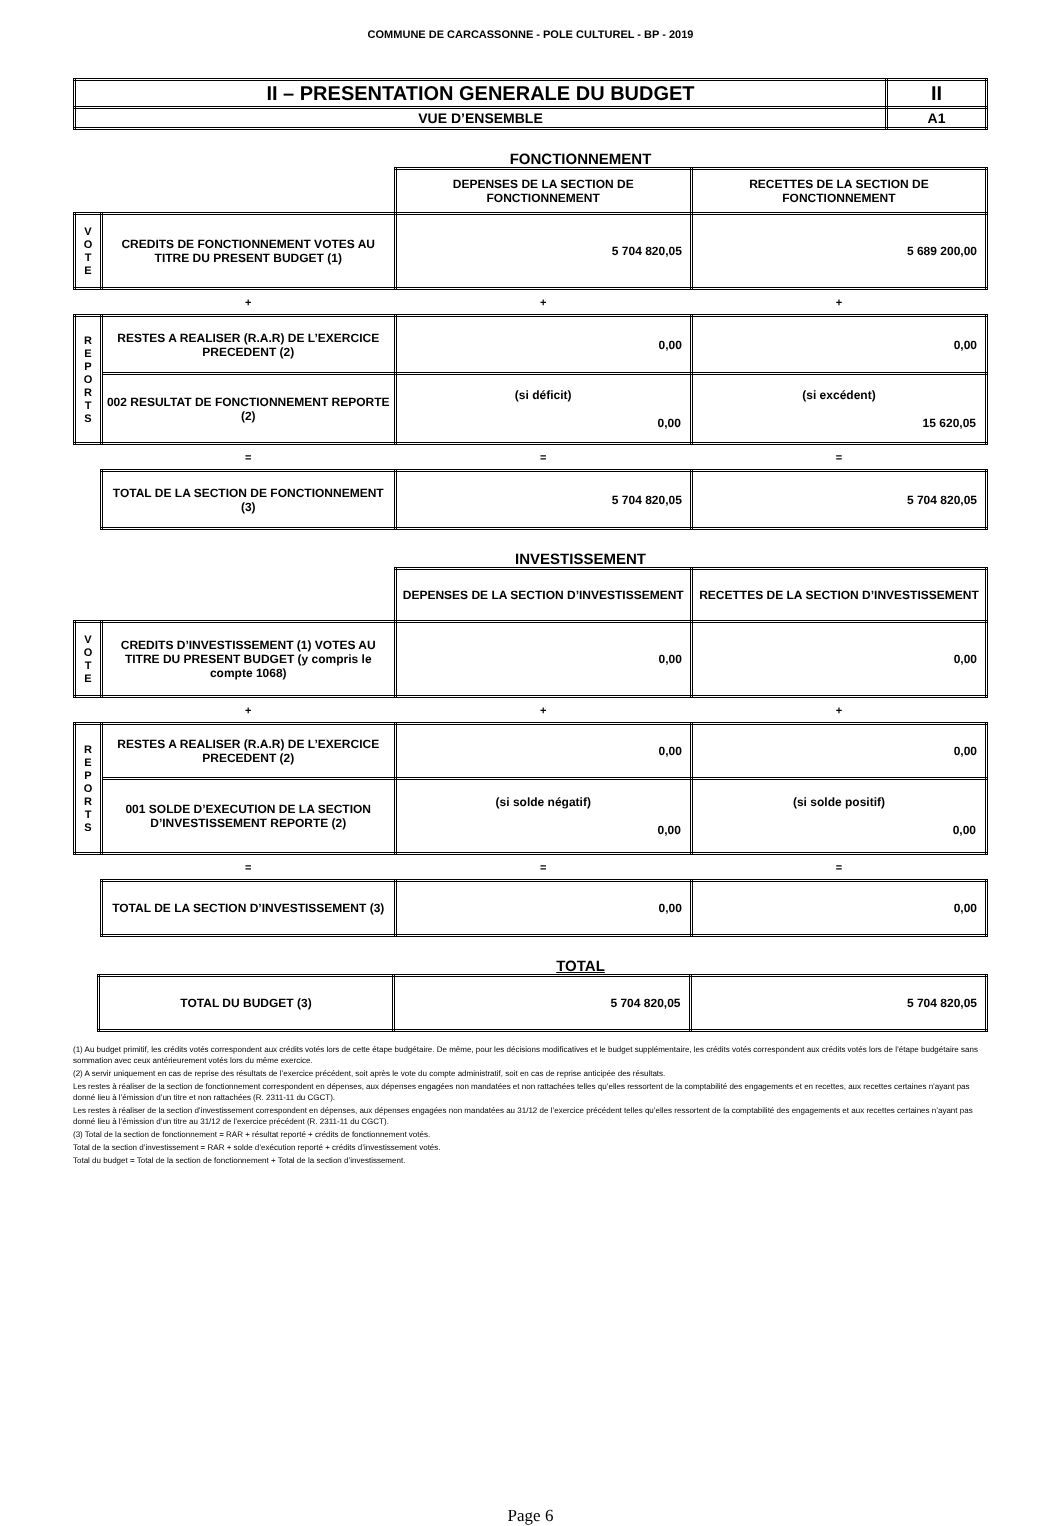COMMUNE DE CARCASSONNE - POLE CULTUREL - BP - 2019
| II – PRESENTATION GENERALE DU BUDGET | II |
| VUE D’ENSEMBLE | A1 |
FONCTIONNEMENT
| | | DEPENSES DE LA SECTION DE FONCTIONNEMENT | RECETTES DE LA SECTION DE FONCTIONNEMENT |
| V O T E | CREDITS DE FONCTIONNEMENT VOTES AU TITRE DU PRESENT BUDGET (1) | 5 704 820,05 | 5 689 200,00 |
| | + | + | + |
| R E P O R T S | RESTES A REALISER (R.A.R) DE L’EXERCICE PRECEDENT (2) | 0,00 | 0,00 |
| | 002 RESULTAT DE FONCTIONNEMENT REPORTE (2) | (si déficit) 0,00 | (si excédent) 15 620,05 |
| | = | = | = |
| | TOTAL DE LA SECTION DE FONCTIONNEMENT (3) | 5 704 820,05 | 5 704 820,05 |
INVESTISSEMENT
| | | DEPENSES DE LA SECTION D’INVESTISSEMENT | RECETTES DE LA SECTION D’INVESTISSEMENT |
| V O T E | CREDITS D’INVESTISSEMENT (1) VOTES AU TITRE DU PRESENT BUDGET (y compris le compte 1068) | 0,00 | 0,00 |
| | + | + | + |
| R E P O R T S | RESTES A REALISER (R.A.R) DE L’EXERCICE PRECEDENT (2) | 0,00 | 0,00 |
| | 001 SOLDE D’EXECUTION DE LA SECTION D’INVESTISSEMENT REPORTE (2) | (si solde négatif) 0,00 | (si solde positif) 0,00 |
| | = | = | = |
| | TOTAL DE LA SECTION D’INVESTISSEMENT (3) | 0,00 | 0,00 |
TOTAL
| | TOTAL DU BUDGET (3) | 5 704 820,05 | 5 704 820,05 |
(1) Au budget primitif, les crédits votés correspondent aux crédits votés lors de cette étape budgétaire. De même, pour les décisions modificatives et le budget supplémentaire, les crédits votés correspondent aux crédits votés lors de l’étape budgétaire sans sommation avec ceux antérieurement votés lors du même exercice.
(2) A servir uniquement en cas de reprise des résultats de l’exercice précédent, soit après le vote du compte administratif, soit en cas de reprise anticipée des résultats.
Les restes à réaliser de la section de fonctionnement correspondent en dépenses, aux dépenses engagées non mandatées et non rattachées telles qu’elles ressortent de la comptabilité des engagements et en recettes, aux recettes certaines n’ayant pas donné lieu à l’émission d’un titre et non rattachées (R. 2311-11 du CGCT).
Les restes à réaliser de la section d’investissement correspondent en dépenses, aux dépenses engagées non mandatées au 31/12 de l’exercice précédent telles qu’elles ressortent de la comptabilité des engagements et aux recettes certaines n’ayant pas donné lieu à l’émission d’un titre au 31/12 de l’exercice précédent (R. 2311-11 du CGCT).
(3) Total de la section de fonctionnement = RAR + résultat reporté + crédits de fonctionnement votés.
Total de la section d’investissement = RAR + solde d’exécution reporté + crédits d’investissement votés.
Total du budget = Total de la section de fonctionnement + Total de la section d’investissement.
Page 6